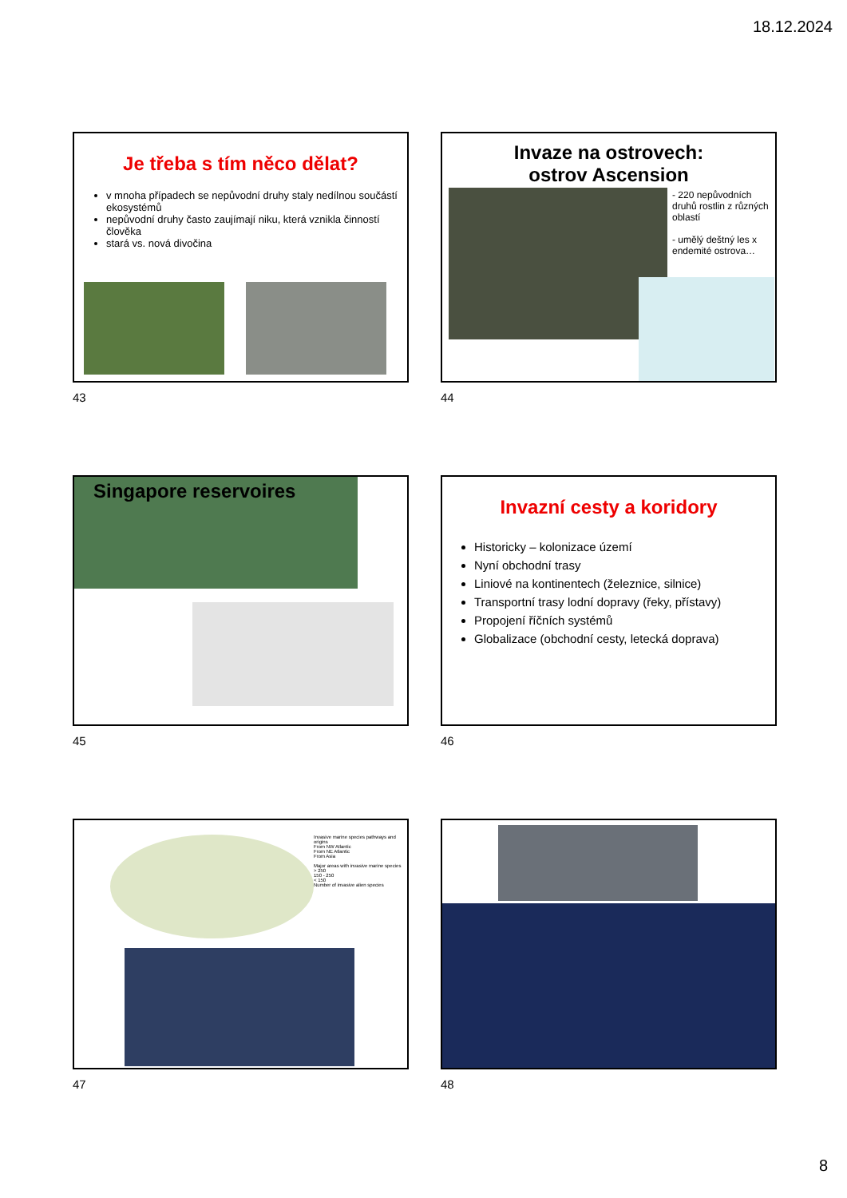18.12.2024
Je třeba s tím něco dělat?
v mnoha případech se nepůvodní druhy staly nedílnou součástí ekosystémů
nepůvodní druhy často zaujímají niku, která vznikla činností člověka
stará vs. nová divočina
43
Invaze na ostrovech:
ostrov Ascension
- 220 nepůvodních druhů rostlin z různých oblastí
- umělý deštný les x endemité ostrova…
44
Singapore reservoires
45
Invazní cesty a koridory
Historicky – kolonizace území
Nyní obchodní trasy
Liniové na kontinentech (železnice, silnice)
Transportní trasy lodní dopravy (řeky, přístavy)
Propojení říčních systémů
Globalizace (obchodní cesty, letecká doprava)
46
Invasive marine species pathways and origins
From NW Atlantic
From NE Atlantic
From Asia
Major areas with invasive marine species
> 250
150 - 250
< 150
Number of invasive alien species
47
48
8